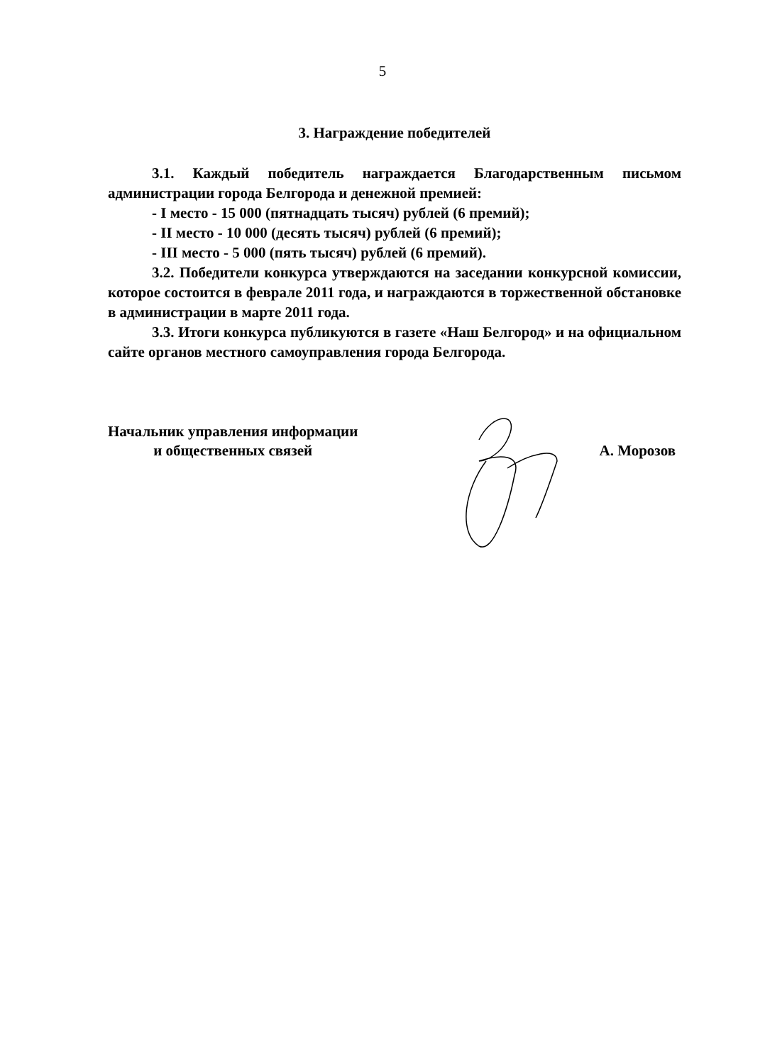5
3. Награждение победителей
3.1. Каждый победитель награждается Благодарственным письмом администрации города Белгорода и денежной премией:
- I место - 15 000 (пятнадцать тысяч) рублей (6 премий);
- II место - 10 000 (десять тысяч) рублей (6 премий);
- III место - 5 000 (пять тысяч) рублей (6 премий).
3.2. Победители конкурса утверждаются на заседании конкурсной комиссии, которое состоится в феврале 2011 года, и награждаются в торжественной обстановке в администрации в марте 2011 года.
3.3. Итоги конкурса публикуются в газете «Наш Белгород» и на официальном сайте органов местного самоуправления города Белгорода.
Начальник управления информации
и общественных связей
А. Морозов